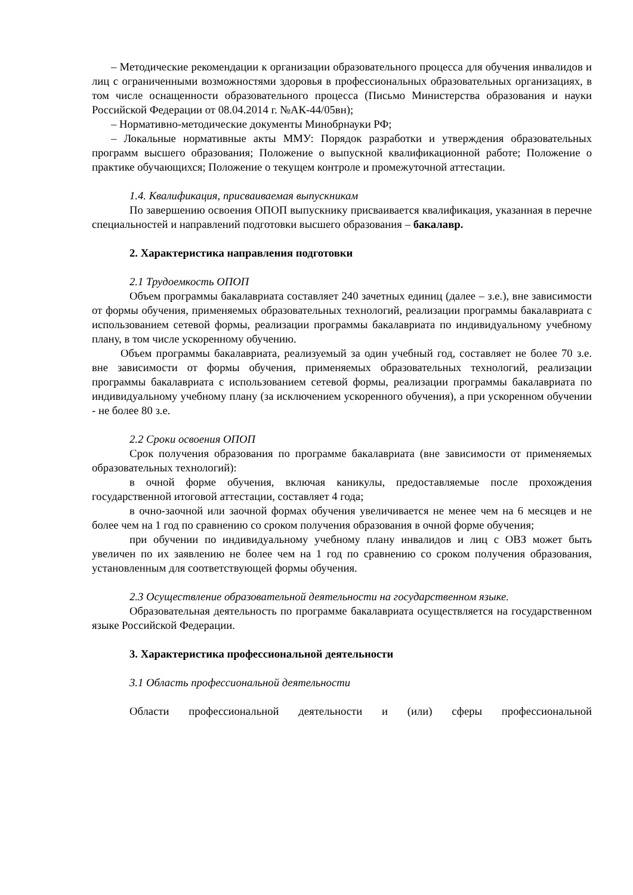– Методические рекомендации к организации образовательного процесса для обучения инвалидов и лиц с ограниченными возможностями здоровья в профессиональных образовательных организациях, в том числе оснащенности образовательного процесса (Письмо Министерства образования и науки Российской Федерации от 08.04.2014 г. №АК-44/05вн);
– Нормативно-методические документы Минобрнауки РФ;
– Локальные нормативные акты ММУ: Порядок разработки и утверждения образовательных программ высшего образования; Положение о выпускной квалификационной работе; Положение о практике обучающихся; Положение о текущем контроле и промежуточной аттестации.
1.4. Квалификация, присваиваемая выпускникам
По завершению освоения ОПОП выпускнику присваивается квалификация, указанная в перечне специальностей и направлений подготовки высшего образования – бакалавр.
2. Характеристика направления подготовки
2.1 Трудоемкость ОПОП
Объем программы бакалавриата составляет 240 зачетных единиц (далее – з.е.), вне зависимости от формы обучения, применяемых образовательных технологий, реализации программы бакалавриата с использованием сетевой формы, реализации программы бакалавриата по индивидуальному учебному плану, в том числе ускоренному обучению.
Объем программы бакалавриата, реализуемый за один учебный год, составляет не более 70 з.е. вне зависимости от формы обучения, применяемых образовательных технологий, реализации программы бакалавриата с использованием сетевой формы, реализации программы бакалавриата по индивидуальному учебному плану (за исключением ускоренного обучения), а при ускоренном обучении - не более 80 з.е.
2.2 Сроки освоения ОПОП
Срок получения образования по программе бакалавриата (вне зависимости от применяемых образовательных технологий):
в очной форме обучения, включая каникулы, предоставляемые после прохождения государственной итоговой аттестации, составляет 4 года;
в очно-заочной или заочной формах обучения увеличивается не менее чем на 6 месяцев и не более чем на 1 год по сравнению со сроком получения образования в очной форме обучения;
при обучении по индивидуальному учебному плану инвалидов и лиц с ОВЗ может быть увеличен по их заявлению не более чем на 1 год по сравнению со сроком получения образования, установленным для соответствующей формы обучения.
2.3 Осуществление образовательной деятельности на государственном языке.
Образовательная деятельность по программе бакалавриата осуществляется на государственном языке Российской Федерации.
3. Характеристика профессиональной деятельности
3.1 Область профессиональной деятельности
Области профессиональной деятельности и (или) сферы профессиональной